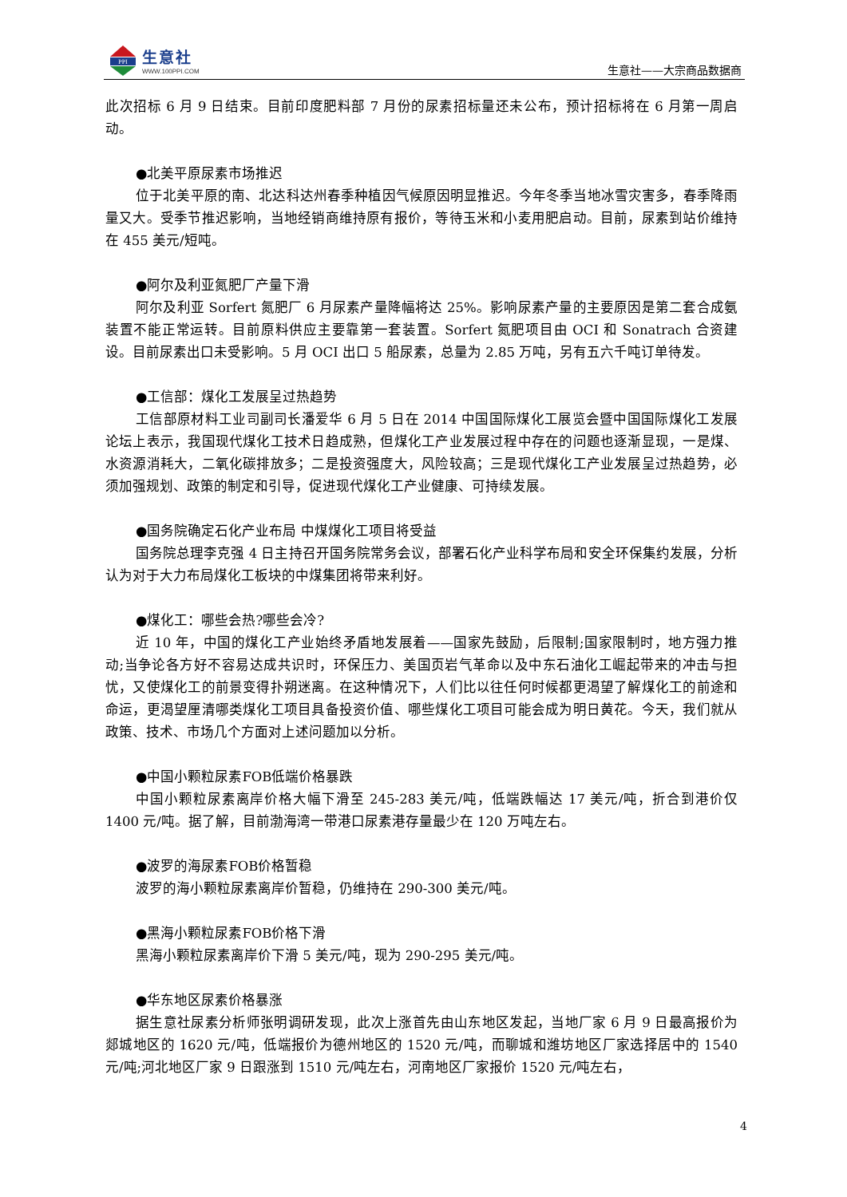PPI
生意社
WWW.100PPI.COM
生意社——大宗商品数据商
此次招标 6 月 9 日结束。目前印度肥料部 7 月份的尿素招标量还未公布，预计招标将在 6 月第一周启动。
●北美平原尿素市场推迟
位于北美平原的南、北达科达州春季种植因气候原因明显推迟。今年冬季当地冰雪灾害多，春季降雨量又大。受季节推迟影响，当地经销商维持原有报价，等待玉米和小麦用肥启动。目前，尿素到站价维持在 455 美元/短吨。
●阿尔及利亚氮肥厂产量下滑
阿尔及利亚 Sorfert 氮肥厂 6 月尿素产量降幅将达 25%。影响尿素产量的主要原因是第二套合成氨装置不能正常运转。目前原料供应主要靠第一套装置。Sorfert 氮肥项目由 OCI 和 Sonatrach 合资建设。目前尿素出口未受影响。5 月 OCI 出口 5 船尿素，总量为 2.85 万吨，另有五六千吨订单待发。
●工信部：煤化工发展呈过热趋势
工信部原材料工业司副司长潘爱华 6 月 5 日在 2014 中国国际煤化工展览会暨中国国际煤化工发展论坛上表示，我国现代煤化工技术日趋成熟，但煤化工产业发展过程中存在的问题也逐渐显现，一是煤、水资源消耗大，二氧化碳排放多；二是投资强度大，风险较高；三是现代煤化工产业发展呈过热趋势，必须加强规划、政策的制定和引导，促进现代煤化工产业健康、可持续发展。
●国务院确定石化产业布局 中煤煤化工项目将受益
国务院总理李克强 4 日主持召开国务院常务会议，部署石化产业科学布局和安全环保集约发展，分析认为对于大力布局煤化工板块的中煤集团将带来利好。
●煤化工：哪些会热?哪些会冷?
近 10 年，中国的煤化工产业始终矛盾地发展着——国家先鼓励，后限制;国家限制时，地方强力推动;当争论各方好不容易达成共识时，环保压力、美国页岩气革命以及中东石油化工崛起带来的冲击与担忧，又使煤化工的前景变得扑朔迷离。在这种情况下，人们比以往任何时候都更渴望了解煤化工的前途和命运，更渴望厘清哪类煤化工项目具备投资价值、哪些煤化工项目可能会成为明日黄花。今天，我们就从政策、技术、市场几个方面对上述问题加以分析。
●中国小颗粒尿素FOB低端价格暴跌
中国小颗粒尿素离岸价格大幅下滑至 245-283 美元/吨，低端跌幅达 17 美元/吨，折合到港价仅 1400 元/吨。据了解，目前渤海湾一带港口尿素港存量最少在 120 万吨左右。
●波罗的海尿素FOB价格暂稳
波罗的海小颗粒尿素离岸价暂稳，仍维持在 290-300 美元/吨。
●黑海小颗粒尿素FOB价格下滑
黑海小颗粒尿素离岸价下滑 5 美元/吨，现为 290-295 美元/吨。
●华东地区尿素价格暴涨
据生意社尿素分析师张明调研发现，此次上涨首先由山东地区发起，当地厂家 6 月 9 日最高报价为郯城地区的 1620 元/吨，低端报价为德州地区的 1520 元/吨，而聊城和潍坊地区厂家选择居中的 1540 元/吨;河北地区厂家 9 日跟涨到 1510 元/吨左右，河南地区厂家报价 1520 元/吨左右，
4